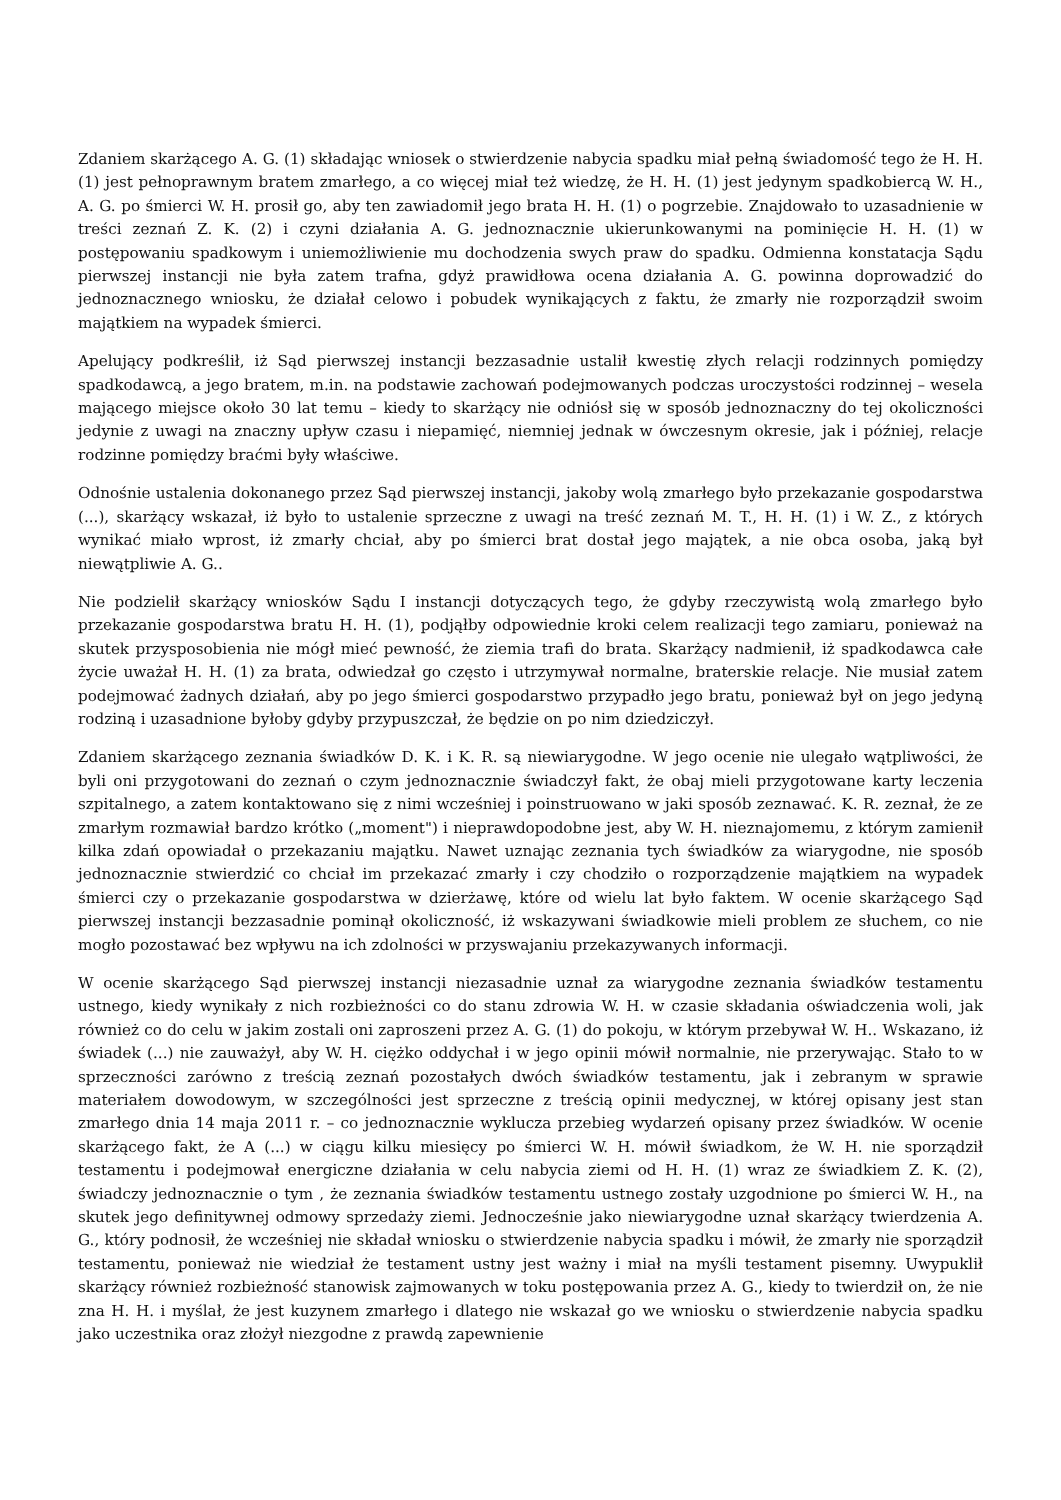Zdaniem skarżącego A. G. (1) składając wniosek o stwierdzenie nabycia spadku miał pełną świadomość tego że H. H. (1) jest pełnoprawnym bratem zmarłego, a co więcej miał też wiedzę, że H. H. (1) jest jedynym spadkobiercą W. H., A. G. po śmierci W. H. prosił go, aby ten zawiadomił jego brata H. H. (1) o pogrzebie. Znajdowało to uzasadnienie w treści zeznań Z. K. (2) i czyni działania A. G. jednoznacznie ukierunkowanymi na pominięcie H. H. (1) w postępowaniu spadkowym i uniemożliwienie mu dochodzenia swych praw do spadku. Odmienna konstatacja Sądu pierwszej instancji nie była zatem trafna, gdyż prawidłowa ocena działania A. G. powinna doprowadzić do jednoznacznego wniosku, że działał celowo i pobudek wynikających z faktu, że zmarły nie rozporządził swoim majątkiem na wypadek śmierci.
Apelujący podkreślił, iż Sąd pierwszej instancji bezzasadnie ustalił kwestię złych relacji rodzinnych pomiędzy spadkodawcą, a jego bratem, m.in. na podstawie zachowań podejmowanych podczas uroczystości rodzinnej – wesela mającego miejsce około 30 lat temu – kiedy to skarżący nie odniósł się w sposób jednoznaczny do tej okoliczności jedynie z uwagi na znaczny upływ czasu i niepamięć, niemniej jednak w ówczesnym okresie, jak i później, relacje rodzinne pomiędzy braćmi były właściwe.
Odnośnie ustalenia dokonanego przez Sąd pierwszej instancji, jakoby wolą zmarłego było przekazanie gospodarstwa (...), skarżący wskazał, iż było to ustalenie sprzeczne z uwagi na treść zeznań M. T., H. H. (1) i W. Z., z których wynikać miało wprost, iż zmarły chciał, aby po śmierci brat dostał jego majątek, a nie obca osoba, jaką był niewątpliwie A. G..
Nie podzielił skarżący wniosków Sądu I instancji dotyczących tego, że gdyby rzeczywistą wolą zmarłego było przekazanie gospodarstwa bratu H. H. (1), podjąłby odpowiednie kroki celem realizacji tego zamiaru, ponieważ na skutek przysposobienia nie mógł mieć pewność, że ziemia trafi do brata. Skarżący nadmienił, iż spadkodawca całe życie uważał H. H. (1) za brata, odwiedzał go często i utrzymywał normalne, braterskie relacje. Nie musiał zatem podejmować żadnych działań, aby po jego śmierci gospodarstwo przypadło jego bratu, ponieważ był on jego jedyną rodziną i uzasadnione byłoby gdyby przypuszczał, że będzie on po nim dziedziczył.
Zdaniem skarżącego zeznania świadków D. K. i K. R. są niewiarygodne. W jego ocenie nie ulegało wątpliwości, że byli oni przygotowani do zeznań o czym jednoznacznie świadczył fakt, że obaj mieli przygotowane karty leczenia szpitalnego, a zatem kontaktowano się z nimi wcześniej i poinstruowano w jaki sposób zeznawać. K. R. zeznał, że ze zmarłym rozmawiał bardzo krótko („moment") i nieprawdopodobne jest, aby W. H. nieznajomemu, z którym zamienił kilka zdań opowiadał o przekazaniu majątku. Nawet uznając zeznania tych świadków za wiarygodne, nie sposób jednoznacznie stwierdzić co chciał im przekazać zmarły i czy chodziło o rozporządzenie majątkiem na wypadek śmierci czy o przekazanie gospodarstwa w dzierżawę, które od wielu lat było faktem. W ocenie skarżącego Sąd pierwszej instancji bezzasadnie pominął okoliczność, iż wskazywani świadkowie mieli problem ze słuchem, co nie mogło pozostawać bez wpływu na ich zdolności w przyswajaniu przekazywanych informacji.
W ocenie skarżącego Sąd pierwszej instancji niezasadnie uznał za wiarygodne zeznania świadków testamentu ustnego, kiedy wynikały z nich rozbieżności co do stanu zdrowia W. H. w czasie składania oświadczenia woli, jak również co do celu w jakim zostali oni zaproszeni przez A. G. (1) do pokoju, w którym przebywał W. H.. Wskazano, iż świadek (...) nie zauważył, aby W. H. ciężko oddychał i w jego opinii mówił normalnie, nie przerywając. Stało to w sprzeczności zarówno z treścią zeznań pozostałych dwóch świadków testamentu, jak i zebranym w sprawie materiałem dowodowym, w szczególności jest sprzeczne z treścią opinii medycznej, w której opisany jest stan zmarłego dnia 14 maja 2011 r. – co jednoznacznie wyklucza przebieg wydarzeń opisany przez świadków. W ocenie skarżącego fakt, że A (...) w ciągu kilku miesięcy po śmierci W. H. mówił świadkom, że W. H. nie sporządził testamentu i podejmował energiczne działania w celu nabycia ziemi od H. H. (1) wraz ze świadkiem Z. K. (2), świadczy jednoznacznie o tym , że zeznania świadków testamentu ustnego zostały uzgodnione po śmierci W. H., na skutek jego definitywnej odmowy sprzedaży ziemi. Jednocześnie jako niewiarygodne uznał skarżący twierdzenia A. G., który podnosił, że wcześniej nie składał wniosku o stwierdzenie nabycia spadku i mówił, że zmarły nie sporządził testamentu, ponieważ nie wiedział że testament ustny jest ważny i miał na myśli testament pisemny. Uwypuklił skarżący również rozbieżność stanowisk zajmowanych w toku postępowania przez A. G., kiedy to twierdził on, że nie zna H. H. i myślał, że jest kuzynem zmarłego i dlatego nie wskazał go we wniosku o stwierdzenie nabycia spadku jako uczestnika oraz złożył niezgodne z prawdą zapewnienie